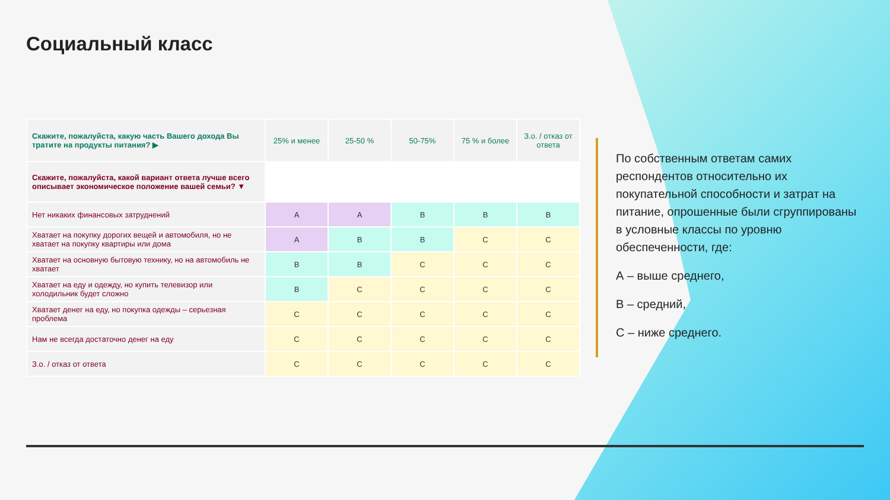Социальный класс
| Скажите, пожалуйста, какую часть Вашего дохода Вы тратите на продукты питания? ▶ | 25% и менее | 25-50 % | 50-75% | 75 % и более | З.о. / отказ от ответа |
| Скажите, пожалуйста, какой вариант ответа лучше всего описывает экономическое положение вашей семьи? ▼ | | | | | |
| Нет никаких финансовых затруднений | A | A | B | B | B |
| Хватает на покупку дорогих вещей и автомобиля, но не хватает на покупку квартиры или дома | A | B | B | C | C |
| Хватает на основную бытовую технику, но на автомобиль не хватает | B | B | C | C | C |
| Хватает на еду и одежду, но купить телевизор или холодильник будет сложно | B | C | C | C | C |
| Хватает денег на еду, но покупка одежды – серьезная проблема | C | C | C | C | C |
| Нам не всегда достаточно денег на еду | C | C | C | C | C |
| З.о. / отказ от ответа | C | C | C | C | C |
По собственным ответам самих респондентов относительно их покупательной способности и затрат на питание, опрошенные были сгруппированы в условные классы по уровню обеспеченности, где:
А – выше среднего,
В – средний,
С – ниже среднего.